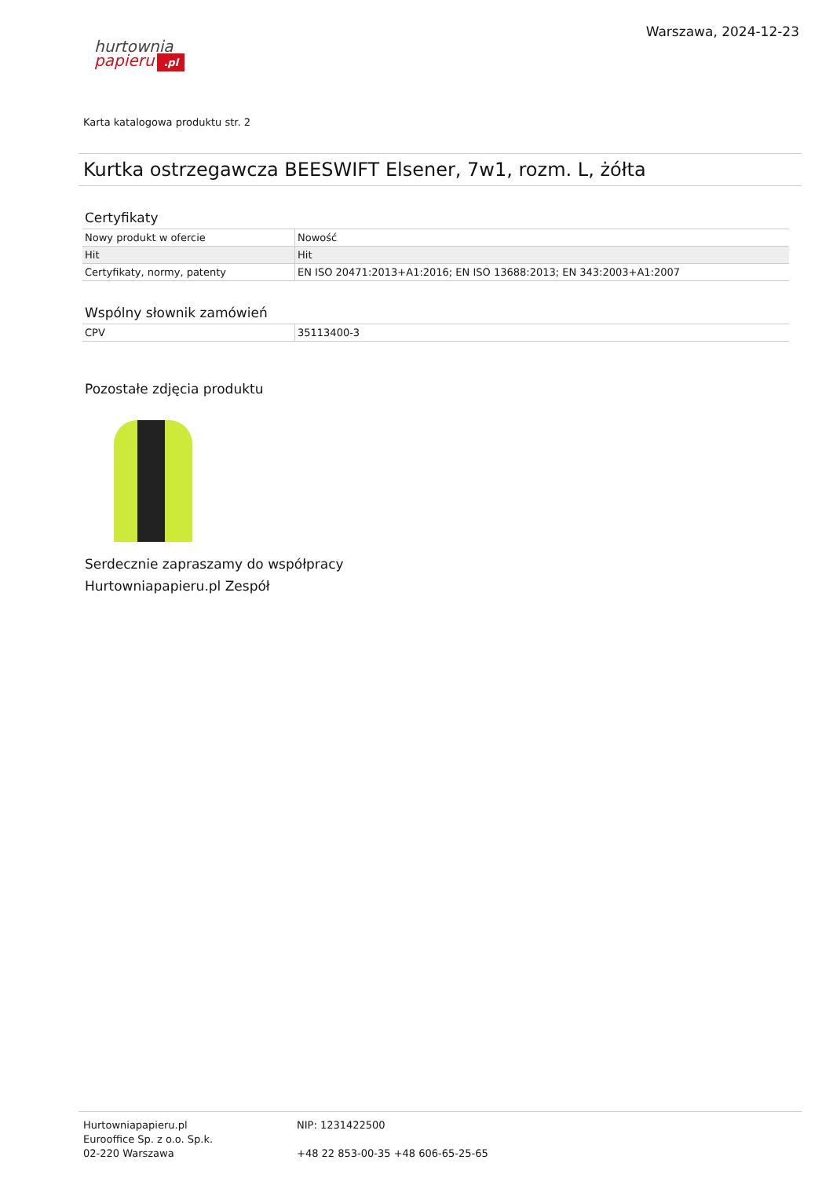hurtownia
papieru.pl
Warszawa, 2024-12-23
Karta katalogowa produktu str. 2
Kurtka ostrzegawcza BEESWIFT Elsener, 7w1, rozm. L, żółta
Certyfikaty
| Nowy produkt w ofercie | Nowość |
| Hit | Hit |
| Certyfikaty, normy, patenty | EN ISO 20471:2013+A1:2016; EN ISO 13688:2013; EN 343:2003+A1:2007 |
Wspólny słownik zamówień
| CPV | 35113400-3 |
Pozostałe zdjęcia produktu
Serdecznie zapraszamy do współpracy
Hurtowniapapieru.pl Zespół
Hurtowniapapieru.pl
Eurooffice Sp. z o.o. Sp.k.
02-220 Warszawa
NIP: 1231422500
+48 22 853-00-35 +48 606-65-25-65